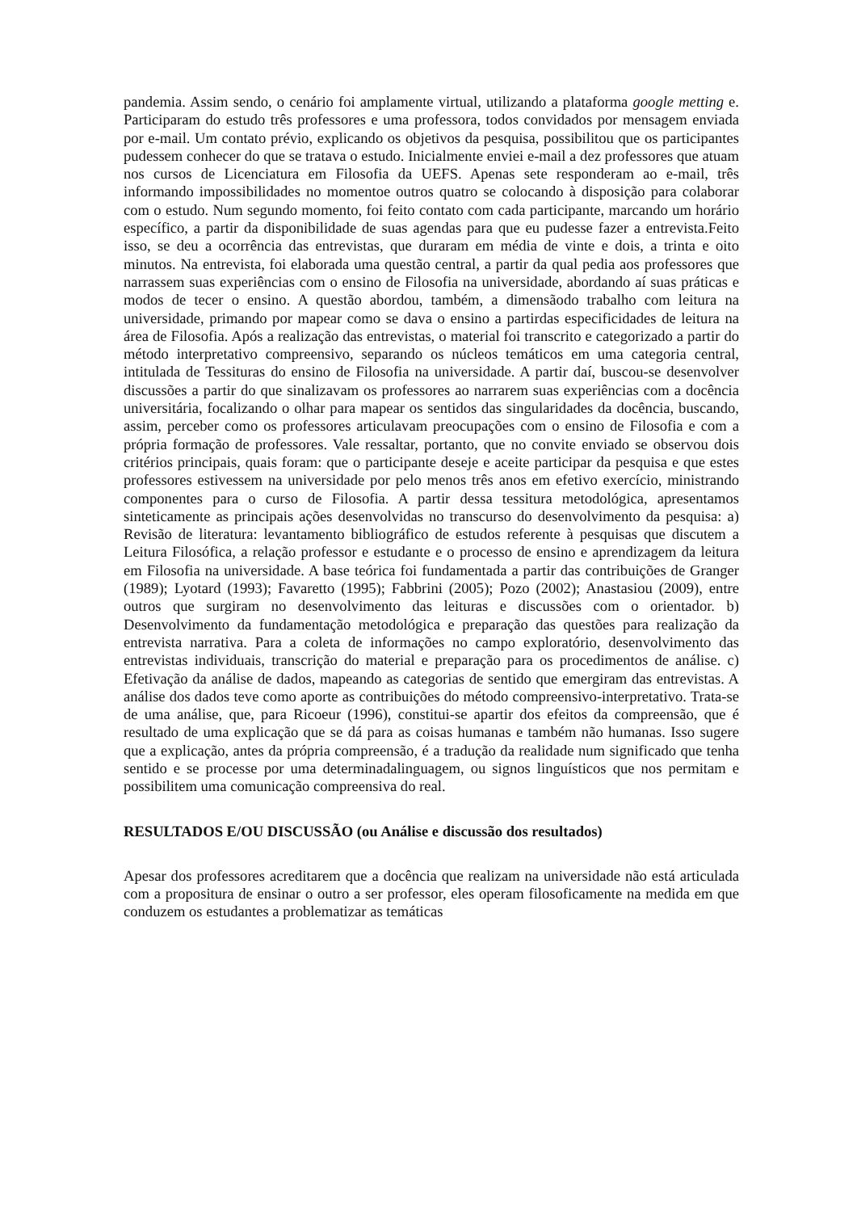pandemia. Assim sendo, o cenário foi amplamente virtual, utilizando a plataforma google metting e. Participaram do estudo três professores e uma professora, todos convidados por mensagem enviada por e-mail. Um contato prévio, explicando os objetivos da pesquisa, possibilitou que os participantes pudessem conhecer do que se tratava o estudo. Inicialmente enviei e-mail a dez professores que atuam nos cursos de Licenciatura em Filosofia da UEFS. Apenas sete responderam ao e-mail, três informando impossibilidades no momentoe outros quatro se colocando à disposição para colaborar com o estudo. Num segundo momento, foi feito contato com cada participante, marcando um horário específico, a partir da disponibilidade de suas agendas para que eu pudesse fazer a entrevista.Feito isso, se deu a ocorrência das entrevistas, que duraram em média de vinte e dois, a trinta e oito minutos. Na entrevista, foi elaborada uma questão central, a partir da qual pedia aos professores que narrassem suas experiências com o ensino de Filosofia na universidade, abordando aí suas práticas e modos de tecer o ensino. A questão abordou, também, a dimensãodo trabalho com leitura na universidade, primando por mapear como se dava o ensino a partirdas especificidades de leitura na área de Filosofia. Após a realização das entrevistas, o material foi transcrito e categorizado a partir do método interpretativo compreensivo, separando os núcleos temáticos em uma categoria central, intitulada de Tessituras do ensino de Filosofia na universidade. A partir daí, buscou-se desenvolver discussões a partir do que sinalizavam os professores ao narrarem suas experiências com a docência universitária, focalizando o olhar para mapear os sentidos das singularidades da docência, buscando, assim, perceber como os professores articulavam preocupações com o ensino de Filosofia e com a própria formação de professores. Vale ressaltar, portanto, que no convite enviado se observou dois critérios principais, quais foram: que o participante deseje e aceite participar da pesquisa e que estes professores estivessem na universidade por pelo menos três anos em efetivo exercício, ministrando componentes para o curso de Filosofia. A partir dessa tessitura metodológica, apresentamos sinteticamente as principais ações desenvolvidas no transcurso do desenvolvimento da pesquisa: a) Revisão de literatura: levantamento bibliográfico de estudos referente à pesquisas que discutem a Leitura Filosófica, a relação professor e estudante e o processo de ensino e aprendizagem da leitura em Filosofia na universidade. A base teórica foi fundamentada a partir das contribuições de Granger (1989); Lyotard (1993); Favaretto (1995); Fabbrini (2005); Pozo (2002); Anastasiou (2009), entre outros que surgiram no desenvolvimento das leituras e discussões com o orientador. b) Desenvolvimento da fundamentação metodológica e preparação das questões para realização da entrevista narrativa. Para a coleta de informações no campo exploratório, desenvolvimento das entrevistas individuais, transcrição do material e preparação para os procedimentos de análise. c) Efetivação da análise de dados, mapeando as categorias de sentido que emergiram das entrevistas. A análise dos dados teve como aporte as contribuições do método compreensivo-interpretativo. Trata-se de uma análise, que, para Ricoeur (1996), constitui-se apartir dos efeitos da compreensão, que é resultado de uma explicação que se dá para as coisas humanas e também não humanas. Isso sugere que a explicação, antes da própria compreensão, é a tradução da realidade num significado que tenha sentido e se processe por uma determinadalinguagem, ou signos linguísticos que nos permitam e possibilitem uma comunicação compreensiva do real.
RESULTADOS E/OU DISCUSSÃO (ou Análise e discussão dos resultados)
Apesar dos professores acreditarem que a docência que realizam na universidade não está articulada com a propositura de ensinar o outro a ser professor, eles operam filosoficamente na medida em que conduzem os estudantes a problematizar as temáticas